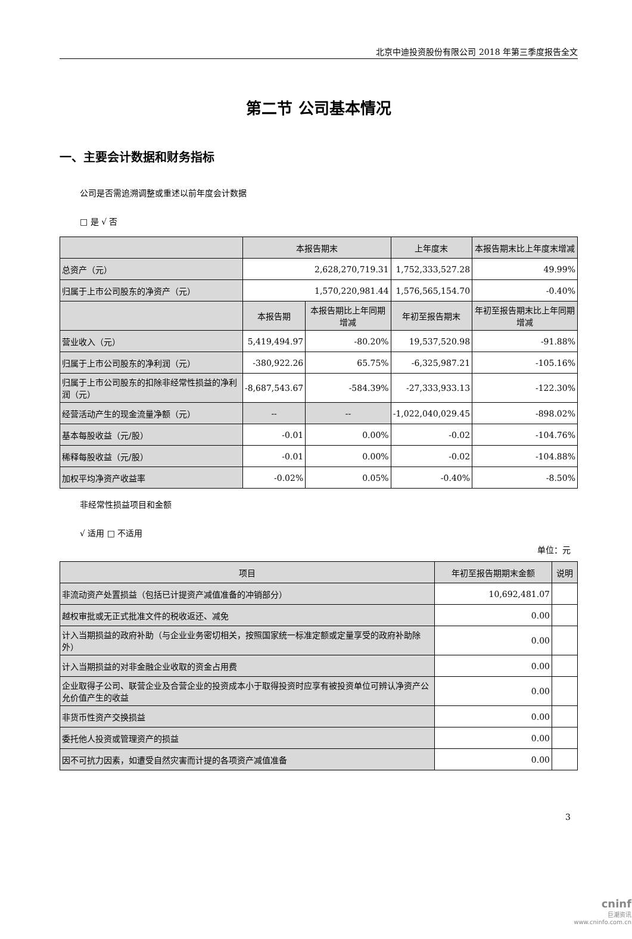北京中迪投资股份有限公司 2018 年第三季度报告全文
第二节 公司基本情况
一、主要会计数据和财务指标
公司是否需追溯调整或重述以前年度会计数据
□ 是 √ 否
| | 本报告期末 | | 上年度末 | 本报告期末比上年度末增减 |
| --- | --- | --- | --- | --- |
| 总资产（元） | 2,628,270,719.31 | | 1,752,333,527.28 | 49.99% |
| 归属于上市公司股东的净资产（元） | 1,570,220,981.44 | | 1,576,565,154.70 | -0.40% |
| | 本报告期 | 本报告期比上年同期增减 | 年初至报告期末 | 年初至报告期末比上年同期增减 |
| 营业收入（元） | 5,419,494.97 | -80.20% | 19,537,520.98 | -91.88% |
| 归属于上市公司股东的净利润（元） | -380,922.26 | 65.75% | -6,325,987.21 | -105.16% |
| 归属于上市公司股东的扣除非经常性损益的净利润（元） | -8,687,543.67 | -584.39% | -27,333,933.13 | -122.30% |
| 经营活动产生的现金流量净额（元） | -- | -- | -1,022,040,029.45 | -898.02% |
| 基本每股收益（元/股） | -0.01 | 0.00% | -0.02 | -104.76% |
| 稀释每股收益（元/股） | -0.01 | 0.00% | -0.02 | -104.88% |
| 加权平均净资产收益率 | -0.02% | 0.05% | -0.40% | -8.50% |
非经常性损益项目和金额
√ 适用 □ 不适用
单位：元
| 项目 | 年初至报告期期末金额 | 说明 |
| --- | --- | --- |
| 非流动资产处置损益（包括已计提资产减值准备的冲销部分） | 10,692,481.07 | |
| 越权审批或无正式批准文件的税收返还、减免 | 0.00 | |
| 计入当期损益的政府补助（与企业业务密切相关，按照国家统一标准定额或定量享受的政府补助除外） | 0.00 | |
| 计入当期损益的对非金融企业收取的资金占用费 | 0.00 | |
| 企业取得子公司、联营企业及合营企业的投资成本小于取得投资时应享有被投资单位可辨认净资产公允价值产生的收益 | 0.00 | |
| 非货币性资产交换损益 | 0.00 | |
| 委托他人投资或管理资产的损益 | 0.00 | |
| 因不可抗力因素，如遭受自然灾害而计提的各项资产减值准备 | 0.00 | |
3
cninf
巨潮资讯
www.cninfo.com.cn